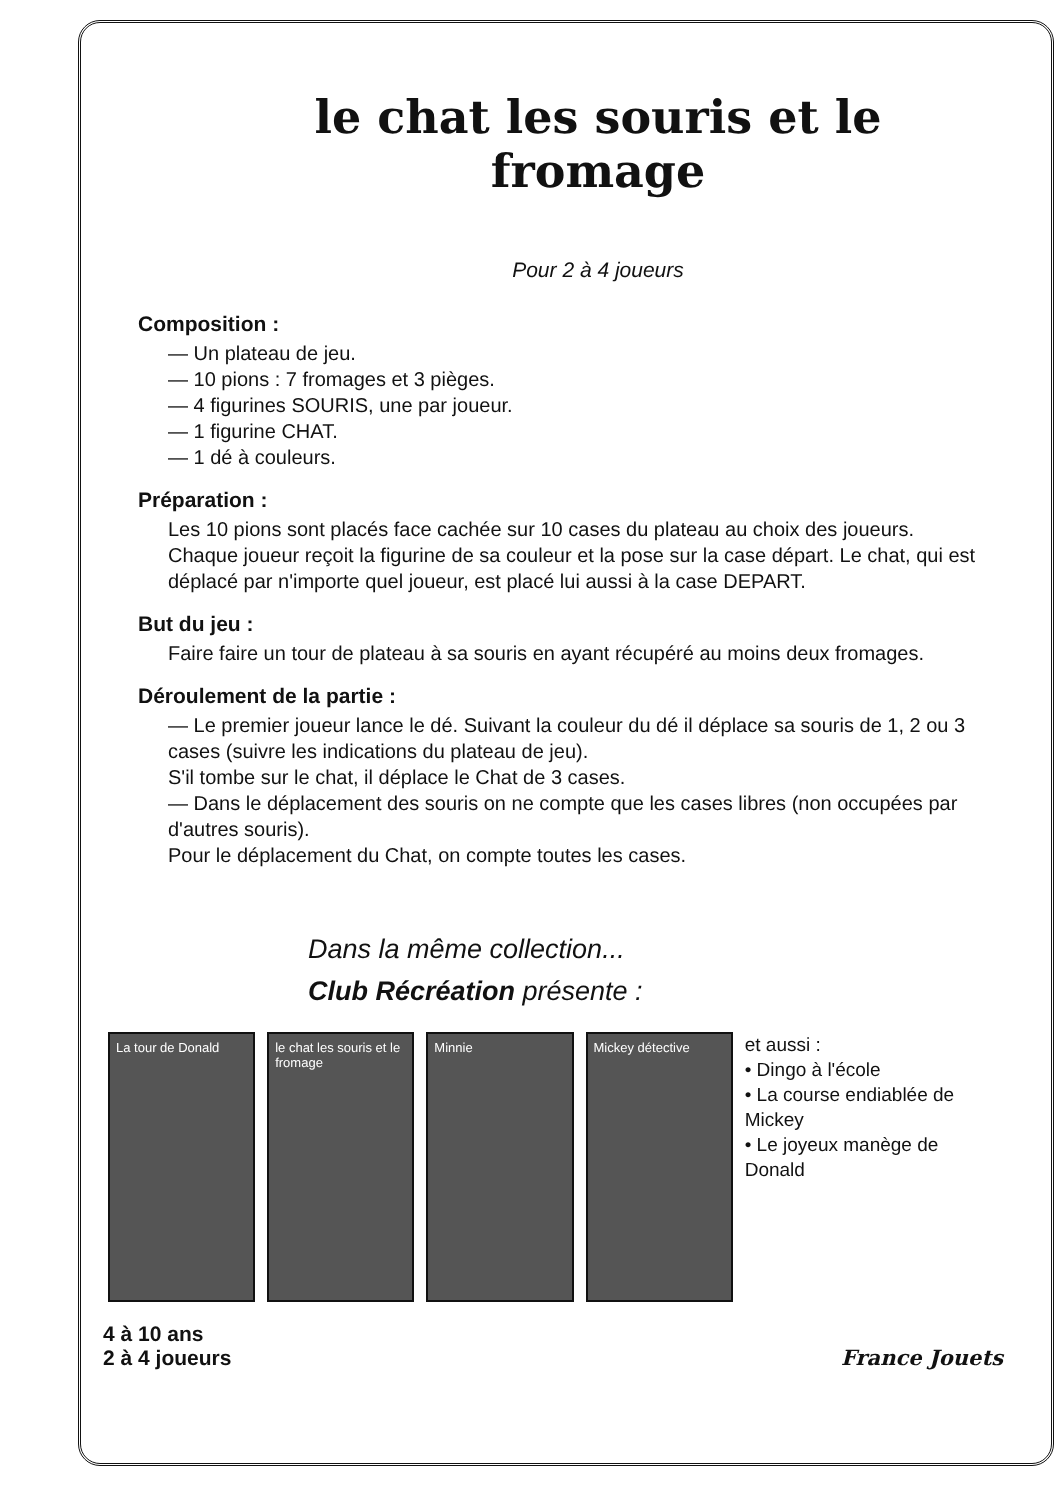le chat les souris et le fromage
Pour 2 à 4 joueurs
Composition :
— Un plateau de jeu.
— 10 pions : 7 fromages et 3 pièges.
— 4 figurines SOURIS, une par joueur.
— 1 figurine CHAT.
— 1 dé à couleurs.
Préparation :
Les 10 pions sont placés face cachée sur 10 cases du plateau au choix des joueurs.
Chaque joueur reçoit la figurine de sa couleur et la pose sur la case départ. Le chat, qui est déplacé par n'importe quel joueur, est placé lui aussi à la case DEPART.
But du jeu :
Faire faire un tour de plateau à sa souris en ayant récupéré au moins deux fromages.
Déroulement de la partie :
— Le premier joueur lance le dé. Suivant la couleur du dé il déplace sa souris de 1, 2 ou 3 cases (suivre les indications du plateau de jeu).
S'il tombe sur le chat, il déplace le Chat de 3 cases.
— Dans le déplacement des souris on ne compte que les cases libres (non occupées par d'autres souris).
Pour le déplacement du Chat, on compte toutes les cases.
Dans la même collection...
Club Récréation présente :
La tour de Donald le chat les souris et le fromage
Minnie Mickey détective
et aussi :
• Dingo à l'école
• La course endiablée de Mickey
• Le joyeux manège de Donald
4 à 10 ans
2 à 4 joueurs
France Jouets